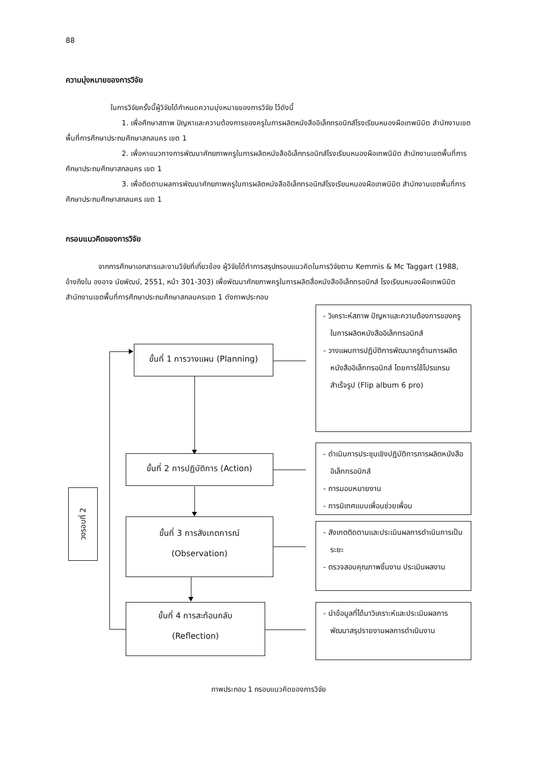88
ความมุ่งหมายของการวิจัย
ในการวิจัยครั้งนี้ผู้วิจัยได้กำหนดความมุ่งหมายของการวิจัย ไว้ดังนี้
1. เพื่อศึกษาสภาพ ปัญหาและความต้องการของครูในการผลิตหนังสืออิเล็กทรอนิกส์โรงเรียนหนองผือเทพนิมิต สำนักงานเขตพื้นที่การศึกษาประถมศึกษาสกลนคร เขต 1
2. เพื่อหาแนวทางการพัฒนาศักยภาพครูในการผลิตหนังสืออิเล็กทรอนิกส์โรงเรียนหนองผือเทพนิมิต สำนักงานเขตพื้นที่การศึกษาประถมศึกษาสกลนคร เขต 1
3. เพื่อติดตามผลการพัฒนาศักยภาพครูในการผลิตหนังสืออิเล็กทรอนิกส์โรงเรียนหนองผือเทพนิมิต สำนักงานเขตพื้นที่การศึกษาประถมศึกษาสกลนคร เขต 1
กรอบแนวคิดของการวิจัย
จากการศึกษาเอกสารและงานวิจัยที่เกี่ยวข้อง ผู้วิจัยได้ทำการสรุปกรอบแนวคิดในการวิจัยตาม Kemmis & Mc Taggart (1988, อ้างถึงใน องอาจ นัยพัฒน์, 2551, หน้า 301-303) เพื่อพัฒนาศักยภาพครูในการผลิตสื่อหนังสืออิเล็กทรอนิกส์ โรงเรียนหนองผือเทพนิมิต สำนักงานเขตพื้นที่การศึกษาประถมศึกษาสกลนครเขต 1 ดังภาพประกอบ
ขั้นที่ 1 การวางแผน (Planning)
- วิเคราะห์สภาพ ปัญหาและความต้องการของครูในการผลิตหนังสืออิเล็กทรอนิกส์
- วางแผนการปฏิบัติการพัฒนาครูด้านการผลิตหนังสืออิเล็กทรอนิกส์ โดยการใช้โปรแกรมสำเร็จรูป (Flip album 6 pro)
ขั้นที่ 2 การปฏิบัติการ (Action)
- ดำเนินการประชุมเชิงปฏิบัติการการผลิตหนังสืออิเล็กทรอนิกส์
- การมอบหมายงาน
- การนิเทศแบบเพื่อนช่วยเพื่อน
วงรอบที่ 2
ขั้นที่ 3 การสังเกตการณ์
(Observation)
- สังเกตติดตามและประเมินผลการดำเนินการเป็นระยะ
- ตรวจสอบคุณภาพชิ้นงาน ประเมินผลงาน
ขั้นที่ 4 การสะท้อนกลับ
(Reflection)
- นำข้อมูลที่ได้มาวิเคราะห์และประเมินผลการพัฒนาสรุปรายงานผลการดำเนินงาน
ภาพประกอบ 1 กรอบแนวคิดของการวิจัย